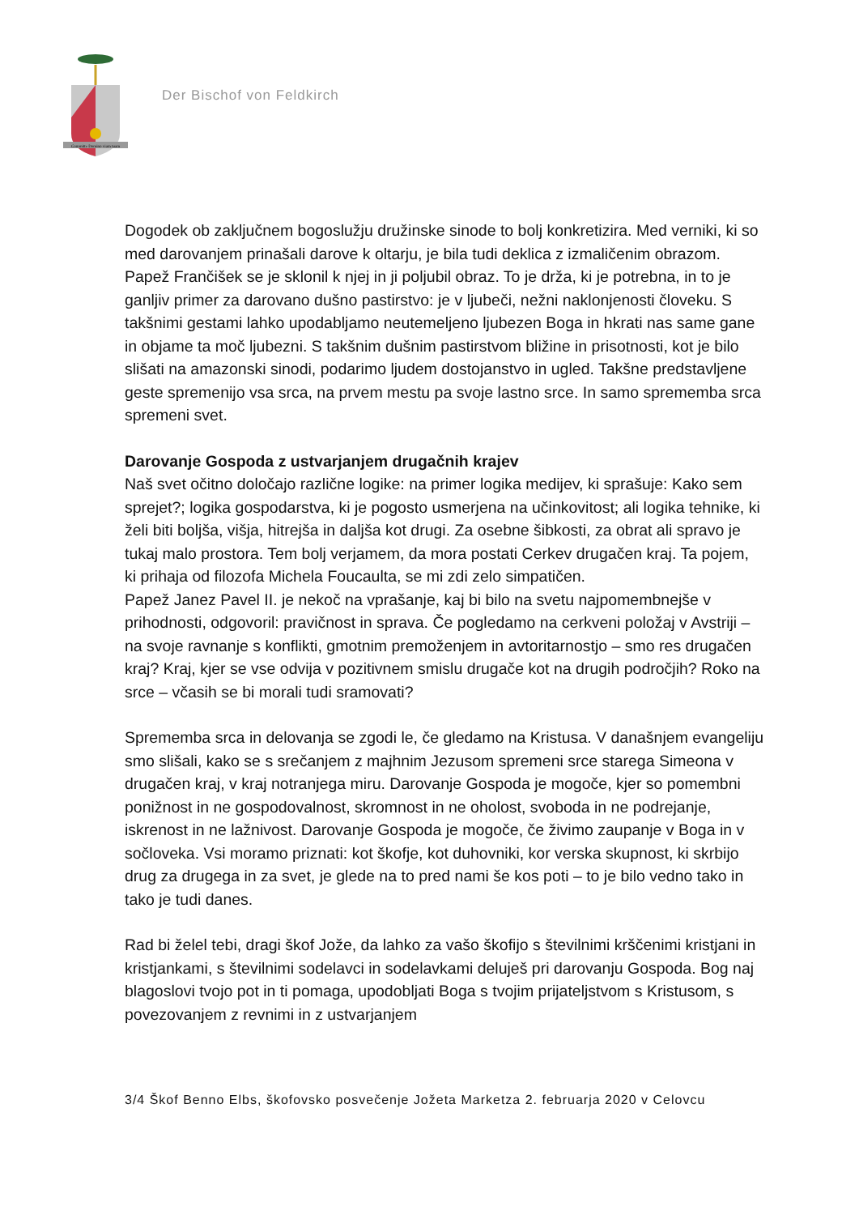Committe Domino viam tuam
Der Bischof von Feldkirch
Dogodek ob zaključnem bogoslužju družinske sinode to bolj konkretizira. Med verniki, ki so med darovanjem prinašali darove k oltarju, je bila tudi deklica z izmaličenim obrazom. Papež Frančišek se je sklonil k njej in ji poljubil obraz. To je drža, ki je potrebna, in to je ganljiv primer za darovano dušno pastirstvo: je v ljubeči, nežni naklonjenosti človeku. S takšnimi gestami lahko upodabljamo neutemeljeno ljubezen Boga in hkrati nas same gane in objame ta moč ljubezni. S takšnim dušnim pastirstvom bližine in prisotnosti, kot je bilo slišati na amazonski sinodi, podarimo ljudem dostojanstvo in ugled. Takšne predstavljene geste spremenijo vsa srca, na prvem mestu pa svoje lastno srce. In samo sprememba srca spremeni svet.
Darovanje Gospoda z ustvarjanjem drugačnih krajev
Naš svet očitno določajo različne logike: na primer logika medijev, ki sprašuje: Kako sem sprejet?; logika gospodarstva, ki je pogosto usmerjena na učinkovitost; ali logika tehnike, ki želi biti boljša, višja, hitrejša in daljša kot drugi. Za osebne šibkosti, za obrat ali spravo je tukaj malo prostora. Tem bolj verjamem, da mora postati Cerkev drugačen kraj. Ta pojem, ki prihaja od filozofa Michela Foucaulta, se mi zdi zelo simpatičen.
Papež Janez Pavel II. je nekoč na vprašanje, kaj bi bilo na svetu najpomembnejše v prihodnosti, odgovoril: pravičnost in sprava. Če pogledamo na cerkveni položaj v Avstriji – na svoje ravnanje s konflikti, gmotnim premoženjem in avtoritarnostjo – smo res drugačen kraj? Kraj, kjer se vse odvija v pozitivnem smislu drugače kot na drugih področjih? Roko na srce – včasih se bi morali tudi sramovati?
Sprememba srca in delovanja se zgodi le, če gledamo na Kristusa. V današnjem evangeliju smo slišali, kako se s srečanjem z majhnim Jezusom spremeni srce starega Simeona v drugačen kraj, v kraj notranjega miru. Darovanje Gospoda je mogoče, kjer so pomembni ponižnost in ne gospodovalnost, skromnost in ne oholost, svoboda in ne podrejanje, iskrenost in ne lažnivost. Darovanje Gospoda je mogoče, če živimo zaupanje v Boga in v sočloveka. Vsi moramo priznati: kot škofje, kot duhovniki, kor verska skupnost, ki skrbijo drug za drugega in za svet, je glede na to pred nami še kos poti – to je bilo vedno tako in tako je tudi danes.
Rad bi želel tebi, dragi škof Jože, da lahko za vašo škofijo s številnimi krščenimi kristjani in kristjankami, s številnimi sodelavci in sodelavkami deluješ pri darovanju Gospoda. Bog naj blagoslovi tvojo pot in ti pomaga, upodobljati Boga s tvojim prijateljstvom s Kristusom, s povezovanjem z revnimi in z ustvarjanjem
3/4 Škof Benno Elbs, škofovsko posvečenje Jožeta Marketza 2. februarja 2020 v Celovcu